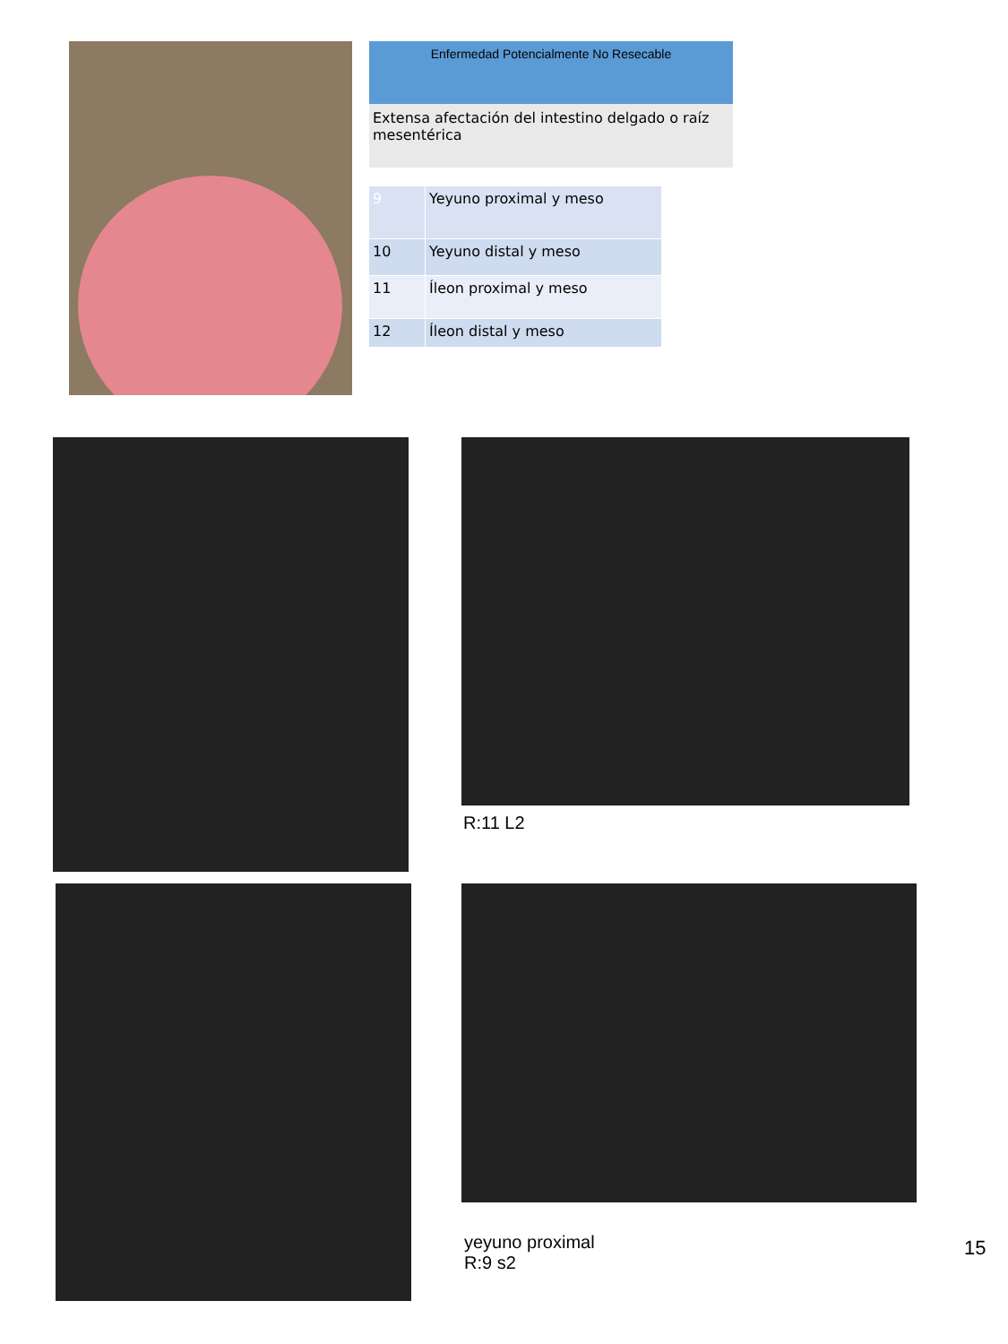Enfermedad Potencialmente No Resecable
Extensa afectación del intestino delgado o raíz mesentérica
| 9 | Yeyuno proximal y meso |
| 10 | Yeyuno distal y meso |
| 11 | Íleon proximal y meso |
| 12 | Íleon distal y meso |
R:11 L2
yeyuno proximal
R:9 s2
15